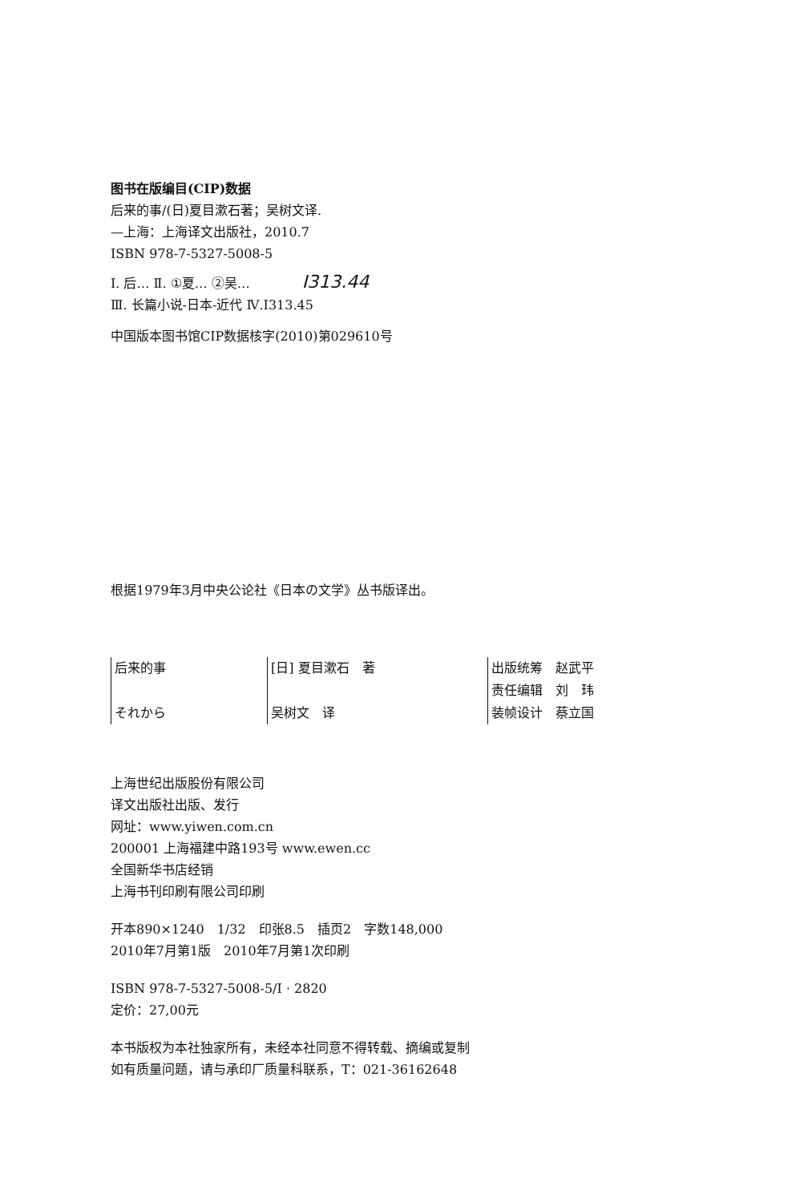图书在版编目(CIP)数据
后来的事/(日)夏目漱石著；吴树文译.
—上海：上海译文出版社，2010.7
ISBN 978-7-5327-5008-5
Ⅰ. 后… Ⅱ. ①夏… ②吴… I313.44
Ⅲ. 长篇小说-日本-近代 Ⅳ.I313.45
中国版本图书馆CIP数据核字(2010)第029610号
根据1979年3月中央公论社《日本の文学》丛书版译出。
后来的事
それから
[日] 夏目漱石　著
吴树文　译
出版统筹　赵武平
责任编辑　刘　玮
装帧设计　蔡立国
上海世纪出版股份有限公司
译文出版社出版、发行
网址：www.yiwen.com.cn
200001 上海福建中路193号 www.ewen.cc
全国新华书店经销
上海书刊印刷有限公司印刷
开本890×1240　1/32　印张8.5　插页2　字数148,000
2010年7月第1版　2010年7月第1次印刷
ISBN 978-7-5327-5008-5/I · 2820
定价：27,00元
本书版权为本社独家所有，未经本社同意不得转载、摘编或复制
如有质量问题，请与承印厂质量科联系，T：021-36162648